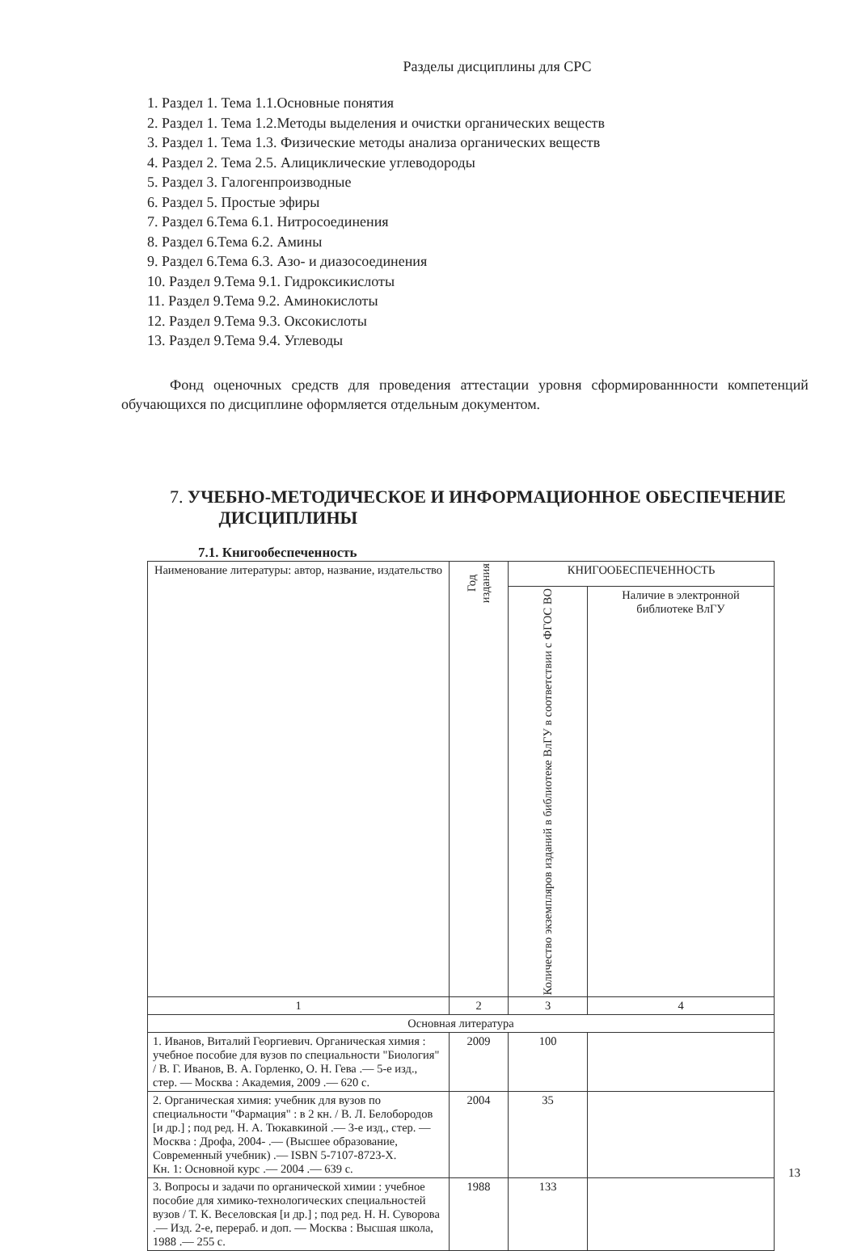Разделы дисциплины для СРС
1. Раздел 1. Тема 1.1.Основные понятия
2. Раздел 1. Тема 1.2.Методы выделения и очистки органических веществ
3. Раздел 1. Тема 1.3. Физические методы анализа органических веществ
4. Раздел 2. Тема 2.5. Алициклические углеводороды
5. Раздел 3. Галогенпроизводные
6. Раздел 5. Простые эфиры
7. Раздел 6.Тема 6.1. Нитросоединения
8. Раздел 6.Тема 6.2. Амины
9. Раздел 6.Тема 6.3. Азо- и диазосоединения
10. Раздел 9.Тема 9.1. Гидроксикислоты
11. Раздел 9.Тема 9.2. Аминокислоты
12. Раздел 9.Тема 9.3. Оксокислоты
13. Раздел 9.Тема 9.4. Углеводы
Фонд оценочных средств для проведения аттестации уровня сформированнности компетенций обучающихся по дисциплине оформляется отдельным документом.
7. УЧЕБНО-МЕТОДИЧЕСКОЕ И ИНФОРМАЦИОННОЕ ОБЕСПЕЧЕНИЕ
ДИСЦИПЛИНЫ
7.1. Книгообеспеченность
| Наименование литературы: автор, название, издательство | Год издания | КНИГООБЕСПЕЧЕННОСТЬ | |
| --- | --- | --- | --- |
| | | Количество экземпляров изданий в библиотеке ВлГУ в соответствии с ФГОС ВО | Наличие в электронной библиотеке ВлГУ |
| 1 | 2 | 3 | 4 |
| Основная литература | | | |
| 1. Иванов, Виталий Георгиевич. Органическая химия : учебное пособие для вузов по специальности "Биология" / В. Г. Иванов, В. А. Горленко, О. Н. Гева .— 5-е изд., стер. — Москва : Академия, 2009 .— 620 с. | 2009 | 100 | |
| 2. Органическая химия: учебник для вузов по специальности "Фармация" : в 2 кн. / В. Л. Белобородов [и др.] ; под ред. Н. А. Тюкавкиной .— 3-е изд., стер. — Москва : Дрофа, 2004- .— (Высшее образование, Современный учебник) .— ISBN 5-7107-8723-X. Кн. 1: Основной курс .— 2004 .— 639 с. | 2004 | 35 | |
| 3. Вопросы и задачи по органической химии : учебное пособие для химико-технологических специальностей вузов / Т. К. Веселовская [и др.] ; под ред. Н. Н. Суворова .— Изд. 2-е, перераб. и доп. — Москва : Высшая школа, 1988 .— 255 с. | 1988 | 133 | |
13